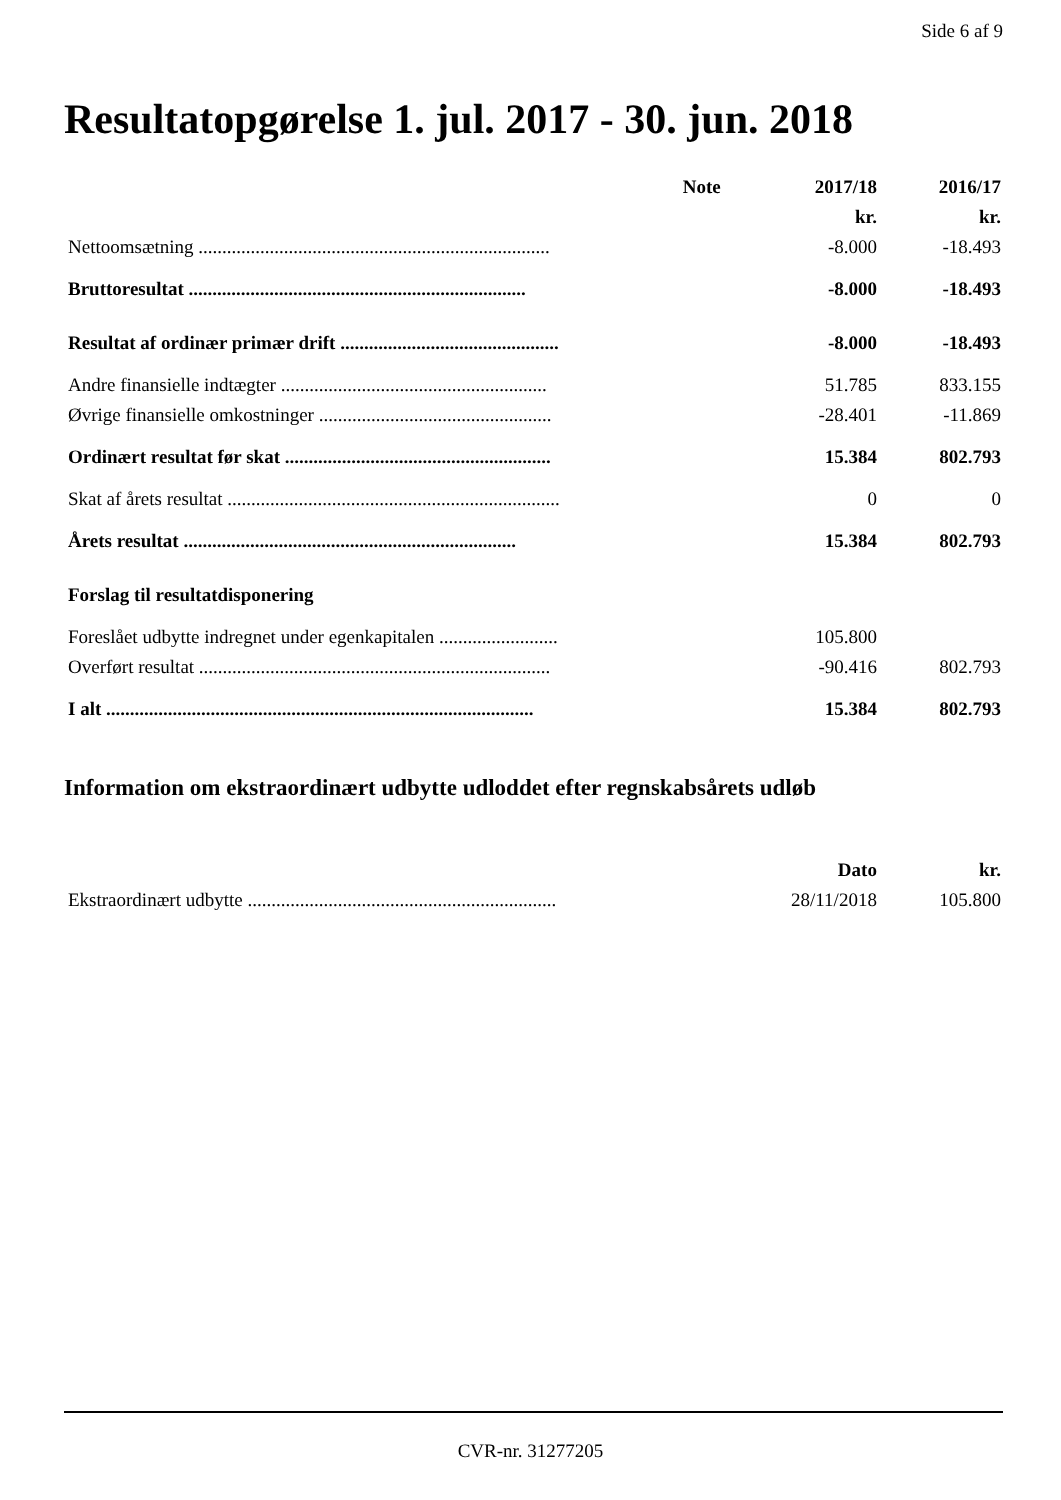Side 6 af 9
Resultatopgørelse 1. jul. 2017 - 30. jun. 2018
| | Note | 2017/18 | 2016/17 |
| --- | --- | --- | --- |
| | | kr. | kr. |
| Nettoomsætning .......................................................................... | | -8.000 | -18.493 |
| Bruttoresultat ....................................................................... | | -8.000 | -18.493 |
| Resultat af ordinær primær drift .............................................. | | -8.000 | -18.493 |
| Andre finansielle indtægter ........................................................ | | 51.785 | 833.155 |
| Øvrige finansielle omkostninger ................................................. | | -28.401 | -11.869 |
| Ordinært resultat før skat ........................................................ | | 15.384 | 802.793 |
| Skat af årets resultat ...................................................................... | | 0 | 0 |
| Årets resultat ...................................................................... | | 15.384 | 802.793 |
| Forslag til resultatdisponering | | | |
| Foreslået udbytte indregnet under egenkapitalen ......................... | | 105.800 | |
| Overført resultat .......................................................................... | | -90.416 | 802.793 |
| I alt .......................................................................................... | | 15.384 | 802.793 |
Information om ekstraordinært udbytte udloddet efter regnskabsårets udløb
| | | Dato | kr. |
| --- | --- | --- | --- |
| Ekstraordinært udbytte ................................................................. | | 28/11/2018 | 105.800 |
CVR-nr. 31277205